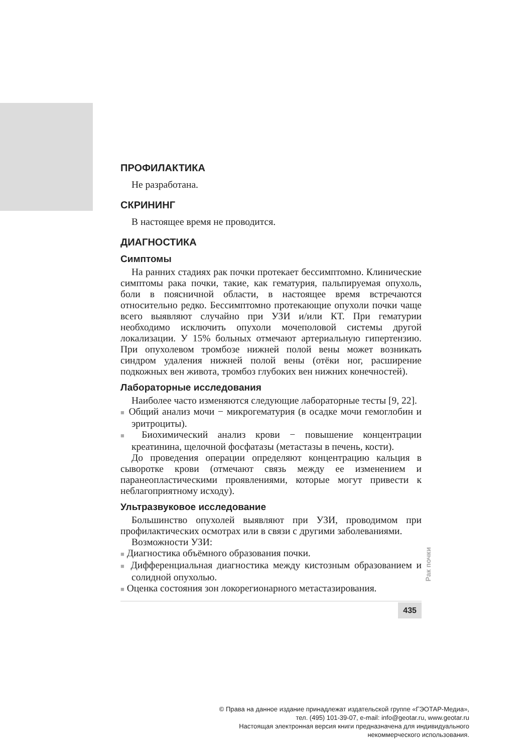ПРОФИЛАКТИКА
Не разработана.
СКРИНИНГ
В настоящее время не проводится.
ДИАГНОСТИКА
Симптомы
На ранних стадиях рак почки протекает бессимптомно. Клинические симптомы рака почки, такие, как гематурия, пальпируемая опухоль, боли в поясничной области, в настоящее время встречаются относительно редко. Бессимптомно протекающие опухоли почки чаще всего выявляют случайно при УЗИ и/или КТ. При гематурии необходимо исключить опухоли мочеполовой системы другой локализации. У 15% больных отмечают артериальную гипертензию. При опухолевом тромбозе нижней полой вены может возникать синдром удаления нижней полой вены (отёки ног, расширение подкожных вен живота, тромбоз глубоких вен нижних конечностей).
Лабораторные исследования
Наиболее часто изменяются следующие лабораторные тесты [9, 22].
■ Общий анализ мочи − микрогематурия (в осадке мочи гемоглобин и эритроциты).
■ Биохимический анализ крови − повышение концентрации креатинина, щелочной фосфатазы (метастазы в печень, кости).
До проведения операции определяют концентрацию кальция в сыворотке крови (отмечают связь между ее изменением и паранеопластическими проявлениями, которые могут привести к неблагоприятному исходу).
Ультразвуковое исследование
Большинство опухолей выявляют при УЗИ, проводимом при профилактических осмотрах или в связи с другими заболеваниями.
Возможности УЗИ:
■ Диагностика объёмного образования почки.
■ Дифференциальная диагностика между кистозным образованием и солидной опухолью.
■ Оценка состояния зон локорегионарного метастазирования.
435
Рак почки
© Права на данное издание принадлежат издательской группе «ГЭОТАР-Медиа»,
тел. (495) 101-39-07, e-mail: info@geotar.ru, www.geotar.ru
Настоящая электронная версия книги предназначена для индивидуального
некоммерческого использования.